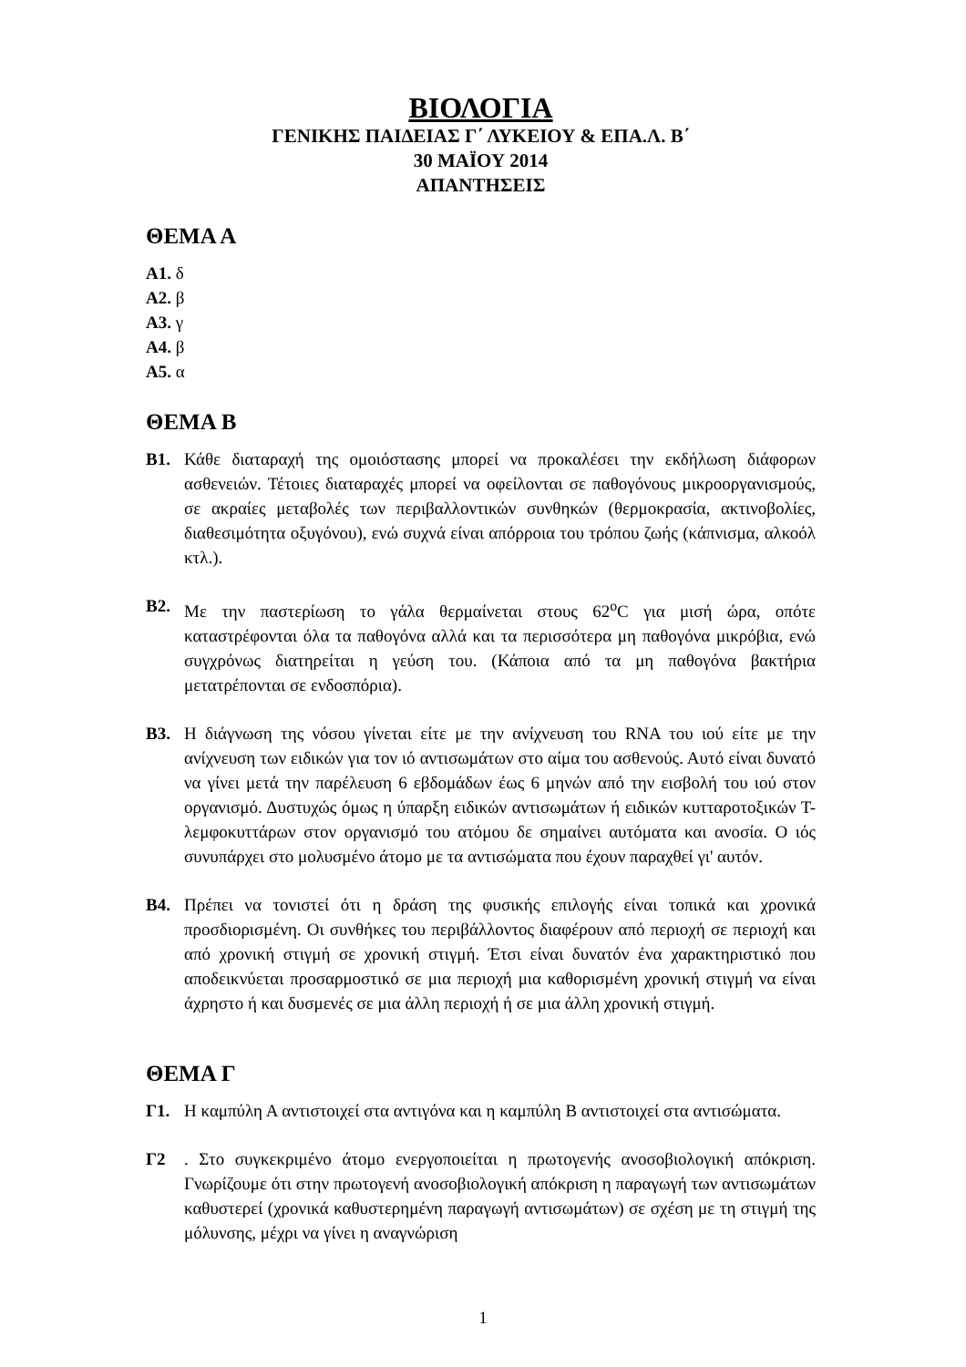ΒΙΟΛΟΓΙΑ
ΓΕΝΙΚΗΣ ΠΑΙΔΕΙΑΣ Γ΄ ΛΥΚΕΙΟΥ & ΕΠΑ.Λ. Β΄
30 ΜΑΪΟΥ 2014
ΑΠΑΝΤΗΣΕΙΣ
ΘΕΜΑ Α
Α1. δ
Α2. β
Α3. γ
Α4. β
Α5. α
ΘΕΜΑ Β
Β1. Κάθε διαταραχή της ομοιόστασης μπορεί να προκαλέσει την εκδήλωση διάφορων ασθενειών. Τέτοιες διαταραχές μπορεί να οφείλονται σε παθογόνους μικροοργανισμούς, σε ακραίες μεταβολές των περιβαλλοντικών συνθηκών (θερμοκρασία, ακτινοβολίες, διαθεσιμότητα οξυγόνου), ενώ συχνά είναι απόρροια του τρόπου ζωής (κάπνισμα, αλκοόλ κτλ.).
Β2. Με την παστερίωση το γάλα θερμαίνεται στους 62<sup>ο</sup>C για μισή ώρα, οπότε καταστρέφονται όλα τα παθογόνα αλλά και τα περισσότερα μη παθογόνα μικρόβια, ενώ συγχρόνως διατηρείται η γεύση του. (Κάποια από τα μη παθογόνα βακτήρια μετατρέπονται σε ενδοσπόρια).
Β3. Η διάγνωση της νόσου γίνεται είτε με την ανίχνευση του RNA του ιού είτε με την ανίχνευση των ειδικών για τον ιό αντισωμάτων στο αίμα του ασθενούς. Αυτό είναι δυνατό να γίνει μετά την παρέλευση 6 εβδομάδων έως 6 μηνών από την εισβολή του ιού στον οργανισμό. Δυστυχώς όμως η ύπαρξη ειδικών αντισωμάτων ή ειδικών κυτταροτοξικών Τ-λεμφοκυττάρων στον οργανισμό του ατόμου δε σημαίνει αυτόματα και ανοσία. Ο ιός συνυπάρχει στο μολυσμένο άτομο με τα αντισώματα που έχουν παραχθεί γι' αυτόν.
Β4. Πρέπει να τονιστεί ότι η δράση της φυσικής επιλογής είναι τοπικά και χρονικά προσδιορισμένη. Οι συνθήκες του περιβάλλοντος διαφέρουν από περιοχή σε περιοχή και από χρονική στιγμή σε χρονική στιγμή. Έτσι είναι δυνατόν ένα χαρακτηριστικό που αποδεικνύεται προσαρμοστικό σε μια περιοχή μια καθορισμένη χρονική στιγμή να είναι άχρηστο ή και δυσμενές σε μια άλλη περιοχή ή σε μια άλλη χρονική στιγμή.
ΘΕΜΑ Γ
Γ1. Η καμπύλη Α αντιστοιχεί στα αντιγόνα και η καμπύλη Β αντιστοιχεί στα αντισώματα.
Γ2 . Στο συγκεκριμένο άτομο ενεργοποιείται η πρωτογενής ανοσοβιολογική απόκριση. Γνωρίζουμε ότι στην πρωτογενή ανοσοβιολογική απόκριση η παραγωγή των αντισωμάτων καθυστερεί (χρονικά καθυστερημένη παραγωγή αντισωμάτων) σε σχέση με τη στιγμή της μόλυνσης, μέχρι να γίνει η αναγνώριση
1